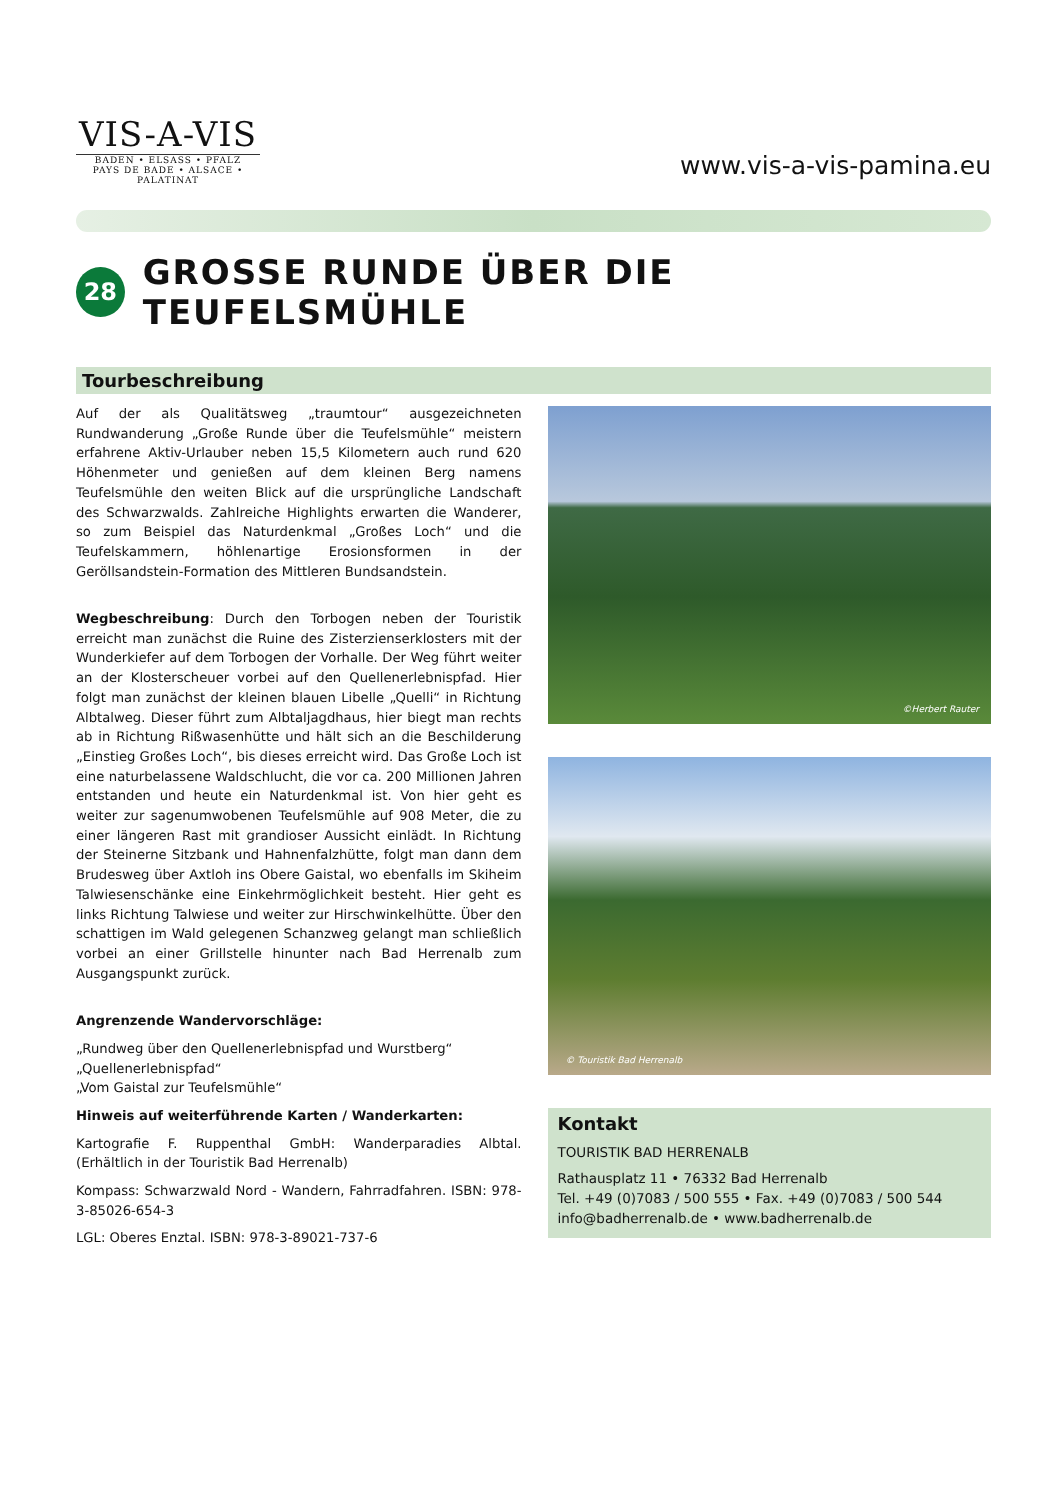VIS-A-VIS
BADEN • ELSASS • PFALZ
PAYS DE BADE • ALSACE • PALATINAT
www.vis-a-vis-pamina.eu
28 GROSSE RUNDE ÜBER DIE TEUFELSMÜHLE
Tourbeschreibung
Auf der als Qualitätsweg „traumtour“ ausgezeichneten Rundwanderung „Große Runde über die Teufelsmühle“ meistern erfahrene Aktiv-Urlauber neben 15,5 Kilometern auch rund 620 Höhenmeter und genießen auf dem kleinen Berg namens Teufelsmühle den weiten Blick auf die ursprüngliche Landschaft des Schwarzwalds. Zahlreiche Highlights erwarten die Wanderer, so zum Beispiel das Naturdenkmal „Großes Loch“ und die Teufelskammern, höhlenartige Erosionsformen in der Geröllsandstein-Formation des Mittleren Bundsandstein.
Wegbeschreibung: Durch den Torbogen neben der Touristik erreicht man zunächst die Ruine des Zisterzienserklosters mit der Wunderkiefer auf dem Torbogen der Vorhalle. Der Weg führt weiter an der Klosterscheuer vorbei auf den Quellenerlebnispfad. Hier folgt man zunächst der kleinen blauen Libelle „Quelli“ in Richtung Albtalweg. Dieser führt zum Albtaljagdhaus, hier biegt man rechts ab in Richtung Rißwasenhütte und hält sich an die Beschilderung „Einstieg Großes Loch“, bis dieses erreicht wird. Das Große Loch ist eine naturbelassene Waldschlucht, die vor ca. 200 Millionen Jahren entstanden und heute ein Naturdenkmal ist. Von hier geht es weiter zur sagenumwobenen Teufelsmühle auf 908 Meter, die zu einer längeren Rast mit grandioser Aussicht einlädt. In Richtung der Steinerne Sitzbank und Hahnenfalzhütte, folgt man dann dem Brudesweg über Axtloh ins Obere Gaistal, wo ebenfalls im Skiheim Talwiesenschänke eine Einkehrmöglichkeit besteht. Hier geht es links Richtung Talwiese und weiter zur Hirschwinkelhütte. Über den schattigen im Wald gelegenen Schanzweg gelangt man schließlich vorbei an einer Grillstelle hinunter nach Bad Herrenalb zum Ausgangspunkt zurück.
Angrenzende Wandervorschläge:
„Rundweg über den Quellenerlebnispfad und Wurstberg“
„Quellenerlebnispfad“
„Vom Gaistal zur Teufelsmühle“
Hinweis auf weiterführende Karten / Wanderkarten:
Kartografie F. Ruppenthal GmbH: Wanderparadies Albtal. (Erhältlich in der Touristik Bad Herrenalb)
Kompass: Schwarzwald Nord - Wandern, Fahrradfahren. ISBN: 978-3-85026-654-3
LGL: Oberes Enztal. ISBN: 978-3-89021-737-6
©Herbert Rauter
© Touristik Bad Herrenalb
Kontakt
TOURISTIK BAD HERRENALB
Rathausplatz 11 • 76332 Bad Herrenalb
Tel. +49 (0)7083 / 500 555 • Fax. +49 (0)7083 / 500 544
info@badherrenalb.de • www.badherrenalb.de